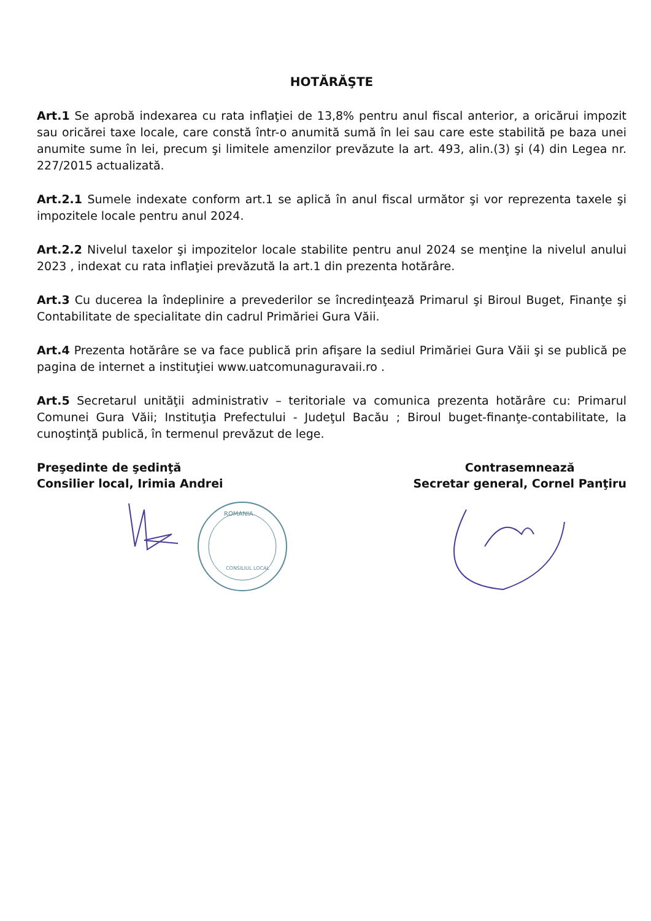HOTĂRĂŞTE
Art.1 Se aprobă indexarea cu rata inflaţiei de 13,8% pentru anul fiscal anterior, a oricărui impozit sau oricărei taxe locale, care constă într-o anumită sumă în lei sau care este stabilită pe baza unei anumite sume în lei, precum şi limitele amenzilor prevăzute la art. 493, alin.(3) şi (4) din Legea nr. 227/2015 actualizată.
Art.2.1 Sumele indexate conform art.1 se aplică în anul fiscal următor şi vor reprezenta taxele şi impozitele locale pentru anul 2024.
Art.2.2 Nivelul taxelor şi impozitelor locale stabilite pentru anul 2024 se menţine la nivelul anului 2023 , indexat cu rata inflaţiei prevăzută la art.1 din prezenta hotărâre.
Art.3 Cu ducerea la îndeplinire a prevederilor se încredinţează Primarul şi Biroul Buget, Finanţe şi Contabilitate de specialitate din cadrul Primăriei Gura Văii.
Art.4 Prezenta hotărâre se va face publică prin afişare la sediul Primăriei Gura Văii şi se publică pe pagina de internet a instituţiei www.uatcomunaguravaii.ro .
Art.5 Secretarul unităţii administrativ – teritoriale va comunica prezenta hotărâre cu: Primarul Comunei Gura Văii; Instituţia Prefectului - Judeţul Bacău ; Biroul buget-finanţe-contabilitate, la cunoştinţă publică, în termenul prevăzut de lege.
Preşedinte de şedinţă
Consilier local, Irimia Andrei
Contrasemnează
Secretar general, Cornel Panţiru
ROMANIA
CONSILIUL LOCAL